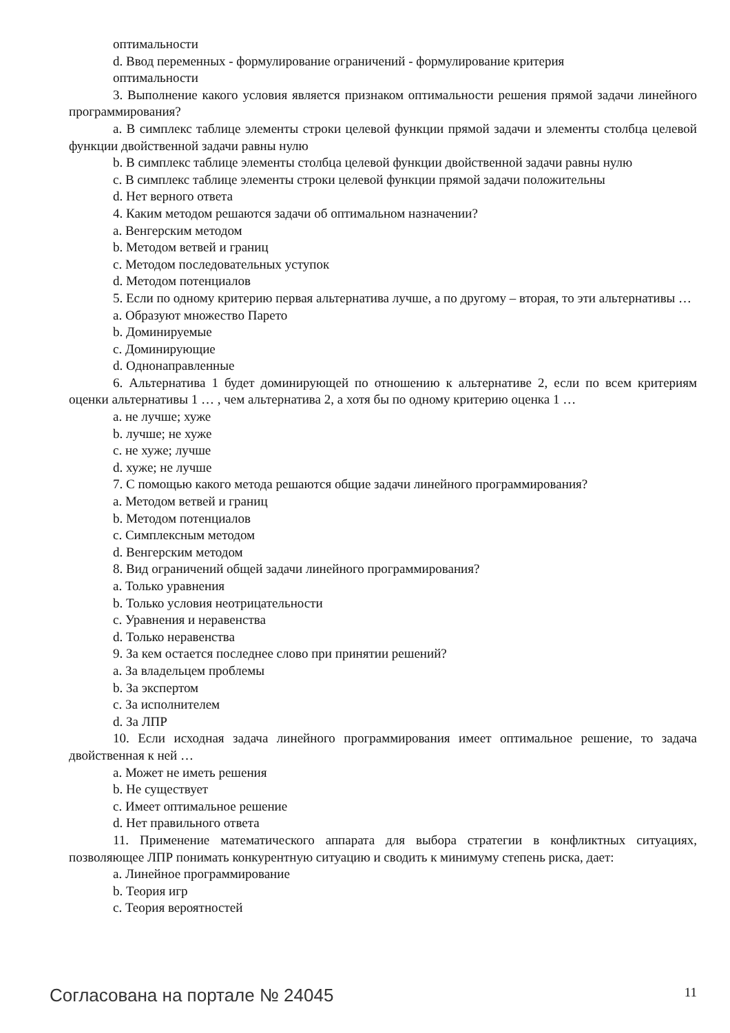оптимальности
d. Ввод переменных - формулирование ограничений - формулирование критерия
оптимальности
3. Выполнение какого условия является признаком оптимальности решения прямой задачи линейного программирования?
a. В симплекс таблице элементы строки целевой функции прямой задачи и элементы столбца целевой функции двойственной задачи равны нулю
b. В симплекс таблице элементы столбца целевой функции двойственной задачи равны нулю
c. В симплекс таблице элементы строки целевой функции прямой задачи положительны
d. Нет верного ответа
4. Каким методом решаются задачи об оптимальном назначении?
a. Венгерским методом
b. Методом ветвей и границ
c. Методом последовательных уступок
d. Методом потенциалов
5. Если по одному критерию первая альтернатива лучше, а по другому – вторая, то эти альтернативы …
a. Образуют множество Парето
b. Доминируемые
c. Доминирующие
d. Однонаправленные
6. Альтернатива 1 будет доминирующей по отношению к альтернативе 2, если по всем критериям оценки альтернативы 1 … , чем альтернатива 2, а хотя бы по одному критерию оценка 1 …
a. не лучше; хуже
b. лучше; не хуже
c. не хуже; лучше
d. хуже; не лучше
7. С помощью какого метода решаются общие задачи линейного программирования?
a. Методом ветвей и границ
b. Методом потенциалов
c. Симплексным методом
d. Венгерским методом
8. Вид ограничений общей задачи линейного программирования?
a. Только уравнения
b. Только условия неотрицательности
c. Уравнения и неравенства
d. Только неравенства
9. За кем остается последнее слово при принятии решений?
a. За владельцем проблемы
b. За экспертом
c. За исполнителем
d. За ЛПР
10. Если исходная задача линейного программирования имеет оптимальное решение, то задача двойственная к ней …
a. Может не иметь решения
b. Не существует
c. Имеет оптимальное решение
d. Нет правильного ответа
11. Применение математического аппарата для выбора стратегии в конфликтных ситуациях, позволяющее ЛПР понимать конкурентную ситуацию и сводить к минимуму степень риска, дает:
a. Линейное программирование
b. Теория игр
c. Теория вероятностей
Согласована на портале № 24045 11